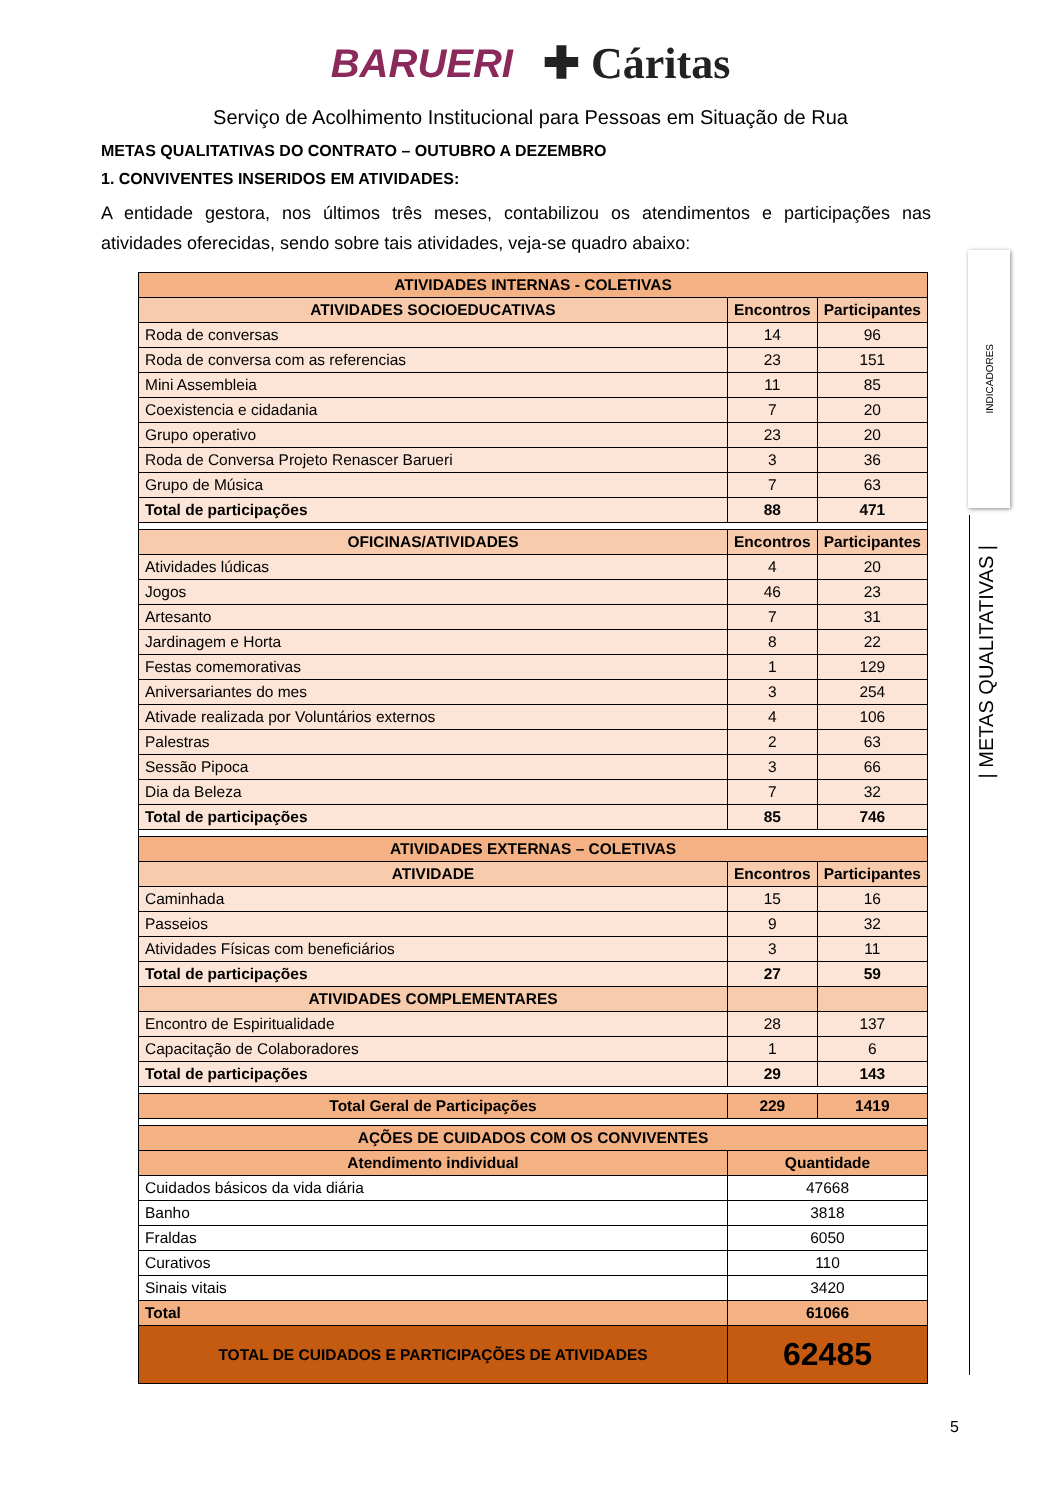BARUERI ✚ Cáritas
Serviço de Acolhimento Institucional para Pessoas em Situação de Rua
METAS QUALITATIVAS DO CONTRATO – OUTUBRO A DEZEMBRO
1. CONVIVENTES INSERIDOS EM ATIVIDADES:
A entidade gestora, nos últimos três meses, contabilizou os atendimentos e participações nas atividades oferecidas, sendo sobre tais atividades, veja-se quadro abaixo:
| ATIVIDADES INTERNAS - COLETIVAS | | |
| --- | --- | --- |
| ATIVIDADES SOCIOEDUCATIVAS | Encontros | Participantes |
| Roda de conversas | 14 | 96 |
| Roda de conversa com as referencias | 23 | 151 |
| Mini Assembleia | 11 | 85 |
| Coexistencia e cidadania | 7 | 20 |
| Grupo operativo | 23 | 20 |
| Roda de Conversa Projeto Renascer Barueri | 3 | 36 |
| Grupo de Música | 7 | 63 |
| Total de participações | 88 | 471 |
| OFICINAS/ATIVIDADES | Encontros | Participantes |
| Atividades lúdicas | 4 | 20 |
| Jogos | 46 | 23 |
| Artesanto | 7 | 31 |
| Jardinagem e Horta | 8 | 22 |
| Festas comemorativas | 1 | 129 |
| Aniversariantes do mes | 3 | 254 |
| Ativade realizada por Voluntários externos | 4 | 106 |
| Palestras | 2 | 63 |
| Sessão Pipoca | 3 | 66 |
| Dia da Beleza | 7 | 32 |
| Total de participações | 85 | 746 |
| ATIVIDADES EXTERNAS – COLETIVAS | | |
| ATIVIDADE | Encontros | Participantes |
| Caminhada | 15 | 16 |
| Passeios | 9 | 32 |
| Atividades Físicas com beneficiários | 3 | 11 |
| Total de participações | 27 | 59 |
| ATIVIDADES COMPLEMENTARES | | |
| Encontro de Espiritualidade | 28 | 137 |
| Capacitação de Colaboradores | 1 | 6 |
| Total de participações | 29 | 143 |
| Total Geral de Participações | 229 | 1419 |
| AÇÕES DE CUIDADOS COM OS CONVIVENTES | | |
| Atendimento individual | Quantidade | |
| Cuidados básicos da vida diária | 47668 | |
| Banho | 3818 | |
| Fraldas | 6050 | |
| Curativos | 110 | |
| Sinais vitais | 3420 | |
| Total | 61066 | |
| TOTAL DE CUIDADOS E PARTICIPAÇÕES DE ATIVIDADES | 62485 | |
INDICADORES
| METAS QUALITATIVAS |
5